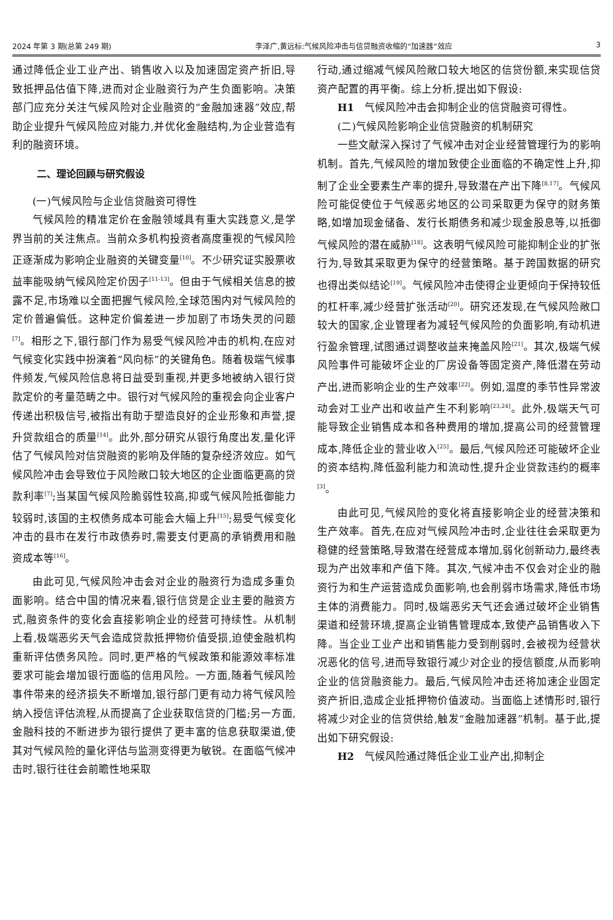2024 年第 3 期(总第 249 期) 李泽广,黄远标:气候风险冲击与信贷融资收缩的“加速器”效应 3
通过降低企业工业产出、销售收入以及加速固定资产折旧,导致抵押品估值下降,进而对企业融资行为产生负面影响。决策部门应充分关注气候风险对企业融资的“金融加速器”效应,帮助企业提升气候风险应对能力,并优化金融结构,为企业营造有利的融资环境。
二、理论回顾与研究假设
(一)气候风险与企业信贷融资可得性
气候风险的精准定价在金融领域具有重大实践意义,是学界当前的关注焦点。当前众多机构投资者高度重视的气候风险正逐渐成为影响企业融资的关键变量<sup>[10]</sup>。不少研究证实股票收益率能吸纳气候风险定价因子<sup>[11-13]</sup>。但由于气候相关信息的披露不足,市场难以全面把握气候风险,全球范围内对气候风险的定价普遍偏低。这种定价偏差进一步加剧了市场失灵的问题<sup>[7]</sup>。相形之下,银行部门作为易受气候风险冲击的机构,在应对气候变化实践中扮演着“风向标”的关键角色。随着极端气候事件频发,气候风险信息将日益受到重视,并更多地被纳入银行贷款定价的考量范畴之中。银行对气候风险的重视会向企业客户传递出积极信号,被指出有助于塑造良好的企业形象和声誉,提升贷款组合的质量<sup>[14]</sup>。此外,部分研究从银行角度出发,量化评估了气候风险对信贷融资的影响及伴随的复杂经济效应。如气候风险冲击会导致位于风险敞口较大地区的企业面临更高的贷款利率<sup>[7]</sup>;当某国气候风险脆弱性较高,抑或气候风险抵御能力较弱时,该国的主权债务成本可能会大幅上升<sup>[15]</sup>;易受气候变化冲击的县市在发行市政债券时,需要支付更高的承销费用和融资成本等<sup>[16]</sup>。
由此可见,气候风险冲击会对企业的融资行为造成多重负面影响。结合中国的情况来看,银行信贷是企业主要的融资方式,融资条件的变化会直接影响企业的经营可持续性。从机制上看,极端恶劣天气会造成贷款抵押物价值受损,迫使金融机构重新评估债务风险。同时,更严格的气候政策和能源效率标准要求可能会增加银行面临的信用风险。一方面,随着气候风险事件带来的经济损失不断增加,银行部门更有动力将气候风险纳入授信评估流程,从而提高了企业获取信贷的门槛;另一方面,金融科技的不断进步为银行提供了更丰富的信息获取渠道,使其对气候风险的量化评估与监测变得更为敏锐。在面临气候冲击时,银行往往会前瞻性地采取
行动,通过缩减气候风险敞口较大地区的信贷份额,来实现信贷资产配置的再平衡。综上分析,提出如下假设:
H1　气候风险冲击会抑制企业的信贷融资可得性。
(二)气候风险影响企业信贷融资的机制研究
一些文献深入探讨了气候冲击对企业经营管理行为的影响机制。首先,气候风险的增加致使企业面临的不确定性上升,抑制了企业全要素生产率的提升,导致潜在产出下降<sup>[8,17]</sup>。气候风险可能促使位于气候恶劣地区的公司采取更为保守的财务策略,如增加现金储备、发行长期债务和减少现金股息等,以抵御气候风险的潜在威胁<sup>[18]</sup>。这表明气候风险可能抑制企业的扩张行为,导致其采取更为保守的经营策略。基于跨国数据的研究也得出类似结论<sup>[19]</sup>。气候风险冲击使得企业更倾向于保持较低的杠杆率,减少经营扩张活动<sup>[20]</sup>。研究还发现,在气候风险敞口较大的国家,企业管理者为减轻气候风险的负面影响,有动机进行盈余管理,试图通过调整收益来掩盖风险<sup>[21]</sup>。其次,极端气候风险事件可能破坏企业的厂房设备等固定资产,降低潜在劳动产出,进而影响企业的生产效率<sup>[22]</sup>。例如,温度的季节性异常波动会对工业产出和收益产生不利影响<sup>[23,24]</sup>。此外,极端天气可能导致企业销售成本和各种费用的增加,提高公司的经营管理成本,降低企业的营业收入<sup>[25]</sup>。最后,气候风险还可能破坏企业的资本结构,降低盈利能力和流动性,提升企业贷款违约的概率<sup>[3]</sup>。
由此可见,气候风险的变化将直接影响企业的经营决策和生产效率。首先,在应对气候风险冲击时,企业往往会采取更为稳健的经营策略,导致潜在经营成本增加,弱化创新动力,最终表现为产出效率和产值下降。其次,气候冲击不仅会对企业的融资行为和生产运营造成负面影响,也会削弱市场需求,降低市场主体的消费能力。同时,极端恶劣天气还会通过破坏企业销售渠道和经营环境,提高企业销售管理成本,致使产品销售收入下降。当企业工业产出和销售能力受到削弱时,会被视为经营状况恶化的信号,进而导致银行减少对企业的授信额度,从而影响企业的信贷融资能力。最后,气候风险冲击还将加速企业固定资产折旧,造成企业抵押物价值波动。当面临上述情形时,银行将减少对企业的信贷供给,触发“金融加速器”机制。基于此,提出如下研究假设:
H2　气候风险通过降低企业工业产出,抑制企